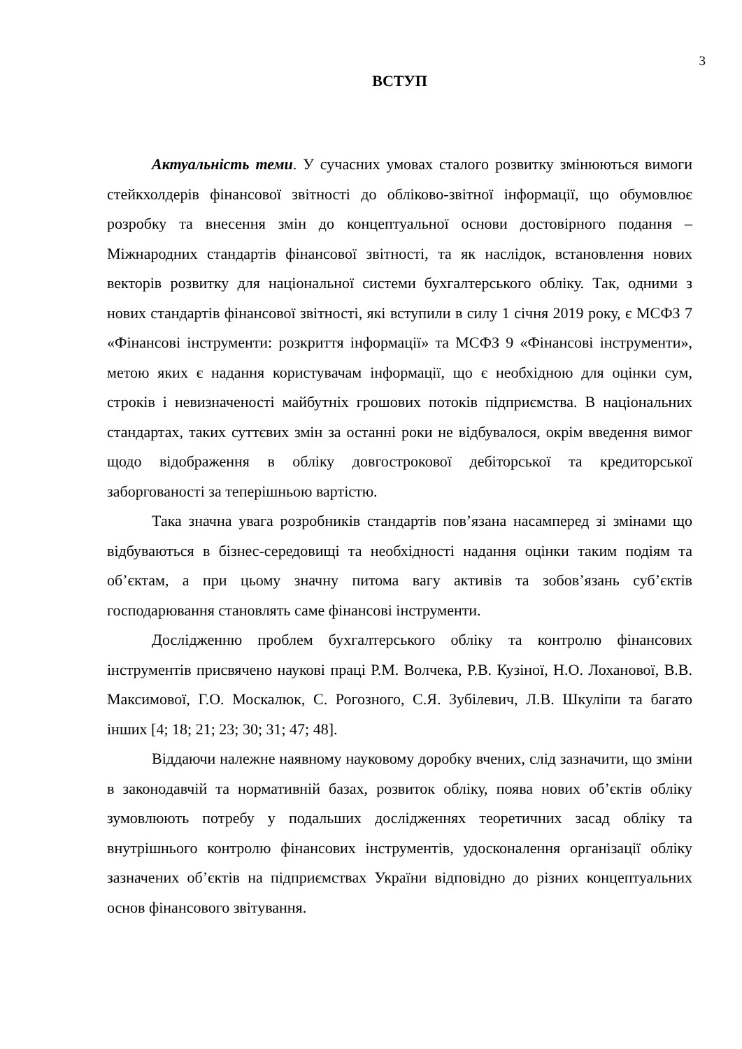3
ВСТУП
Актуальність теми. У сучасних умовах сталого розвитку змінюються вимоги стейкхолдерів фінансової звітності до обліково-звітної інформації, що обумовлює розробку та внесення змін до концептуальної основи достовірного подання – Міжнародних стандартів фінансової звітності, та як наслідок, встановлення нових векторів розвитку для національної системи бухгалтерського обліку. Так, одними з нових стандартів фінансової звітності, які вступили в силу 1 січня 2019 року, є МСФЗ 7 «Фінансові інструменти: розкриття інформації» та МСФЗ 9 «Фінансові інструменти», метою яких є надання користувачам інформації, що є необхідною для оцінки сум, строків і невизначеності майбутніх грошових потоків підприємства. В національних стандартах, таких суттєвих змін за останні роки не відбувалося, окрім введення вимог щодо відображення в обліку довгострокової дебіторської та кредиторської заборгованості за теперішньою вартістю.
Така значна увага розробників стандартів пов’язана насамперед зі змінами що відбуваються в бізнес-середовищі та необхідності надання оцінки таким подіям та об’єктам, а при цьому значну питома вагу активів та зобов’язань суб’єктів господарювання становлять саме фінансові інструменти.
Дослідженню проблем бухгалтерського обліку та контролю фінансових інструментів присвячено наукові праці Р.М. Волчека, Р.В. Кузіної, Н.О. Лоханової, В.В. Максимової, Г.О. Москалюк, С. Рогозного, С.Я. Зубілевич, Л.В. Шкуліпи та багато інших [4; 18; 21; 23; 30; 31; 47; 48].
Віддаючи належне наявному науковому доробку вчених, слід зазначити, що зміни в законодавчій та нормативній базах, розвиток обліку, поява нових об’єктів обліку зумовлюють потребу у подальших дослідженнях теоретичних засад обліку та внутрішнього контролю фінансових інструментів, удосконалення організації обліку зазначених об’єктів на підприємствах України відповідно до різних концептуальних основ фінансового звітування.